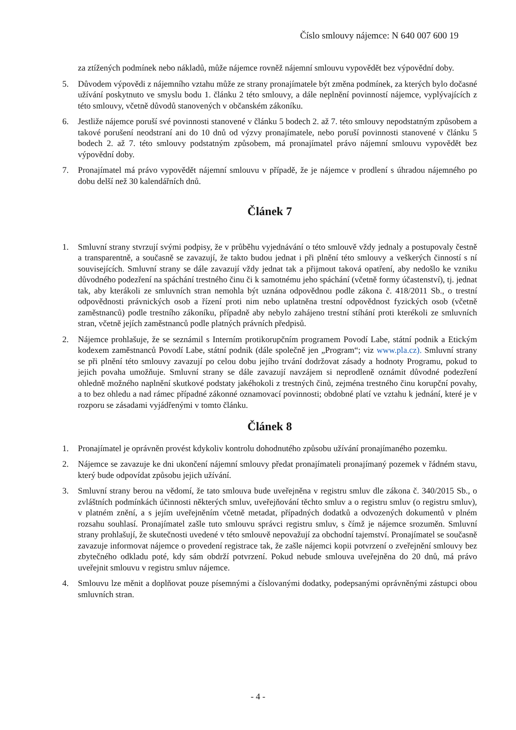Číslo smlouvy nájemce: N 640 007 600 19
za ztížených podmínek nebo nákladů, může nájemce rovněž nájemní smlouvu vypovědět bez výpovědní doby.
5. Důvodem výpovědi z nájemního vztahu může ze strany pronajímatele být změna podmínek, za kterých bylo dočasné užívání poskytnuto ve smyslu bodu 1. článku 2 této smlouvy, a dále neplnění povinností nájemce, vyplývajících z této smlouvy, včetně důvodů stanovených v občanském zákoníku.
6. Jestliže nájemce poruší své povinnosti stanovené v článku 5 bodech 2. až 7. této smlouvy nepodstatným způsobem a takové porušení neodstraní ani do 10 dnů od výzvy pronajímatele, nebo poruší povinnosti stanovené v článku 5 bodech 2. až 7. této smlouvy podstatným způsobem, má pronajímatel právo nájemní smlouvu vypovědět bez výpovědní doby.
7. Pronajímatel má právo vypovědět nájemní smlouvu v případě, že je nájemce v prodlení s úhradou nájemného po dobu delší než 30 kalendářních dnů.
Článek 7
1. Smluvní strany stvrzují svými podpisy, že v průběhu vyjednávání o této smlouvě vždy jednaly a postupovaly čestně a transparentně, a současně se zavazují, že takto budou jednat i při plnění této smlouvy a veškerých činností s ní souvisejících. Smluvní strany se dále zavazují vždy jednat tak a přijmout taková opatření, aby nedošlo ke vzniku důvodného podezření na spáchání trestného činu či k samotnému jeho spáchání (včetně formy účastenství), tj. jednat tak, aby kterákoli ze smluvních stran nemohla být uznána odpovědnou podle zákona č. 418/2011 Sb., o trestní odpovědnosti právnických osob a řízení proti nim nebo uplatněna trestní odpovědnost fyzických osob (včetně zaměstnanců) podle trestního zákoníku, případně aby nebylo zahájeno trestní stíhání proti kterékoli ze smluvních stran, včetně jejích zaměstnanců podle platných právních předpisů.
2. Nájemce prohlašuje, že se seznámil s Interním protikorupčním programem Povodí Labe, státní podnik a Etickým kodexem zaměstnanců Povodí Labe, státní podnik (dále společně jen „Program“; viz www.pla.cz). Smluvní strany se při plnění této smlouvy zavazují po celou dobu jejího trvání dodržovat zásady a hodnoty Programu, pokud to jejich povaha umožňuje. Smluvní strany se dále zavazují navzájem si neprodleně oznámit důvodné podezření ohledně možného naplnění skutkové podstaty jakéhokoli z trestných činů, zejména trestného činu korupční povahy, a to bez ohledu a nad rámec případné zákonné oznamovací povinnosti; obdobné platí ve vztahu k jednání, které je v rozporu se zásadami vyjádřenými v tomto článku.
Článek 8
1. Pronajímatel je oprávněn provést kdykoliv kontrolu dohodnutého způsobu užívání pronajímaného pozemku.
2. Nájemce se zavazuje ke dni ukončení nájemní smlouvy předat pronajímateli pronajímaný pozemek v řádném stavu, který bude odpovídat způsobu jejich užívání.
3. Smluvní strany berou na vědomí, že tato smlouva bude uveřejněna v registru smluv dle zákona č. 340/2015 Sb., o zvláštních podmínkách účinnosti některých smluv, uveřejňování těchto smluv a o registru smluv (o registru smluv), v platném znění, a s jejím uveřejněním včetně metadat, případných dodatků a odvozených dokumentů v plném rozsahu souhlasí. Pronajímatel zašle tuto smlouvu správci registru smluv, s čímž je nájemce srozuměn. Smluvní strany prohlašují, že skutečnosti uvedené v této smlouvě nepovažují za obchodní tajemství. Pronajímatel se současně zavazuje informovat nájemce o provedení registrace tak, že zašle nájemci kopii potvrzení o zveřejnění smlouvy bez zbytečného odkladu poté, kdy sám obdrží potvrzení. Pokud nebude smlouva uveřejněna do 20 dnů, má právo uveřejnit smlouvu v registru smluv nájemce.
4. Smlouvu lze měnit a doplňovat pouze písemnými a číslovanými dodatky, podepsanými oprávněnými zástupci obou smluvních stran.
- 4 -